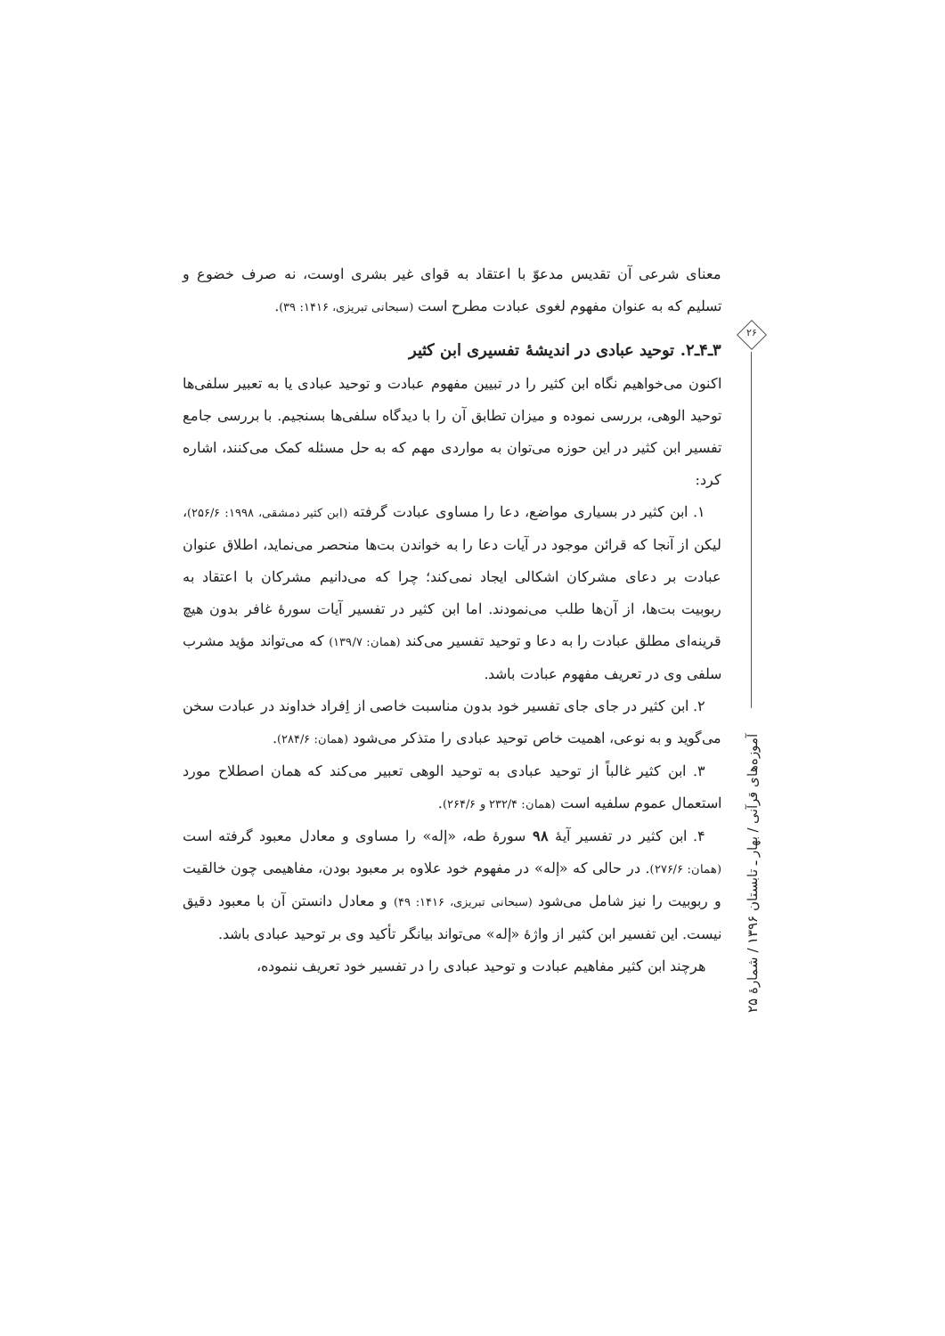۲۶
معنای شرعی آن تقدیس مدعوّ با اعتقاد به قوای غیر بشری اوست، نه صرف خضوع و تسلیم که به عنوان مفهوم لغوی عبادت مطرح است (سبحانی تبریزی، ۱۴۱۶: ۳۹).
۳ـ۴ـ۲. توحید عبادی در اندیشهٔ تفسیری ابن کثیر
اکنون می‌خواهیم نگاه ابن کثیر را در تبیین مفهوم عبادت و توحید عبادی یا به تعبیر سلفی‌ها توحید الوهی، بررسی نموده و میزان تطابق آن را با دیدگاه سلفی‌ها بسنجیم. با بررسی جامع تفسیر ابن کثیر در این حوزه می‌توان به مواردی مهم که به حل مسئله کمک می‌کنند، اشاره کرد:
۱. ابن کثیر در بسیاری مواضع، دعا را مساوی عبادت گرفته (ابن کثیر دمشقی، ۱۹۹۸: ۲۵۶/۶)، لیکن از آنجا که قرائن موجود در آیات دعا را به خواندن بت‌ها منحصر می‌نماید، اطلاق عنوان عبادت بر دعای مشرکان اشکالی ایجاد نمی‌کند؛ چرا که می‌دانیم مشرکان با اعتقاد به ربوبیت بت‌ها، از آن‌ها طلب می‌نمودند. اما ابن کثیر در تفسیر آیات سورهٔ غافر بدون هیچ قرینه‌ای مطلق عبادت را به دعا و توحید تفسیر می‌کند (همان: ۱۳۹/۷) که می‌تواند مؤید مشرب سلفی وی در تعریف مفهوم عبادت باشد.
۲. ابن کثیر در جای جای تفسیر خود بدون مناسبت خاصی از اِفراد خداوند در عبادت سخن می‌گوید و به نوعی، اهمیت خاص توحید عبادی را متذکر می‌شود (همان: ۲۸۴/۶).
۳. ابن کثیر غالباً از توحید عبادی به توحید الوهی تعبیر می‌کند که همان اصطلاح مورد استعمال عموم سلفیه است (همان: ۲۳۲/۴ و ۲۶۴/۶).
۴. ابن کثیر در تفسیر آیهٔ ۹۸ سورهٔ طه، «إله» را مساوی و معادل معبود گرفته است (همان: ۲۷۶/۶). در حالی که «إله» در مفهوم خود علاوه بر معبود بودن، مفاهیمی چون خالقیت و ربوبیت را نیز شامل می‌شود (سبحانی تبریزی، ۱۴۱۶: ۴۹) و معادل دانستن آن با معبود دقیق نیست. این تفسیر ابن کثیر از واژهٔ «إله» می‌تواند بیانگر تأکید وی بر توحید عبادی باشد.
هرچند ابن کثیر مفاهیم عبادت و توحید عبادی را در تفسیر خود تعریف ننموده،
آموزه‌های قرآنی / بهار ـ تابستان ۱۳۹۶ / شمارهٔ ۲۵